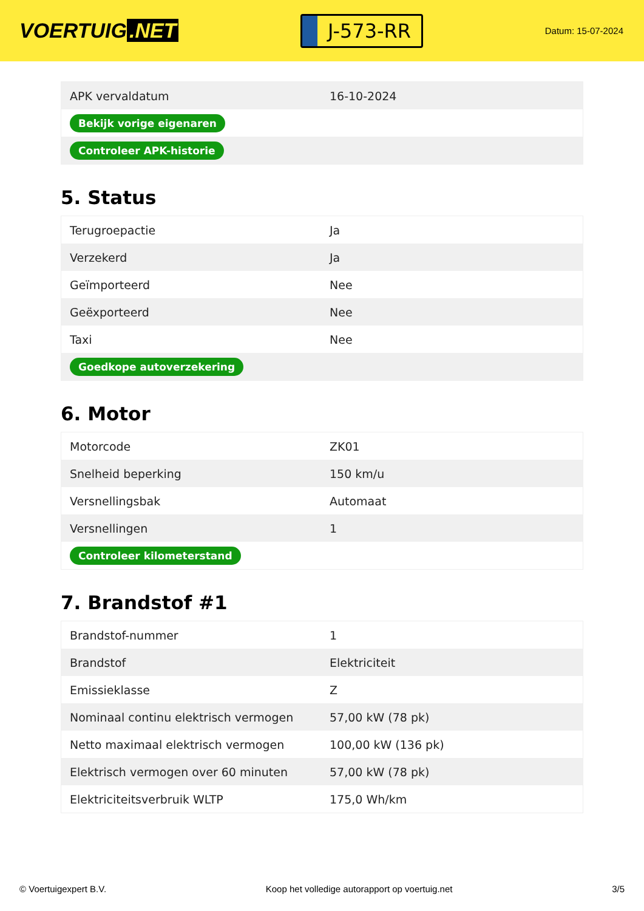VOERTUIG.NET
J-573-RR
Datum: 15-07-2024
| APK vervaldatum | 16-10-2024 |
| Bekijk vorige eigenaren | |
| Controleer APK-historie | |
5. Status
| Terugroepactie | Ja |
| Verzekerd | Ja |
| Geïmporteerd | Nee |
| Geëxporteerd | Nee |
| Taxi | Nee |
| Goedkope autoverzekering | |
6. Motor
| Motorcode | ZK01 |
| Snelheid beperking | 150 km/u |
| Versnellingsbak | Automaat |
| Versnellingen | 1 |
| Controleer kilometerstand | |
7. Brandstof #1
| Brandstof-nummer | 1 |
| Brandstof | Elektriciteit |
| Emissieklasse | Z |
| Nominaal continu elektrisch vermogen | 57,00 kW (78 pk) |
| Netto maximaal elektrisch vermogen | 100,00 kW (136 pk) |
| Elektrisch vermogen over 60 minuten | 57,00 kW (78 pk) |
| Elektriciteitsverbruik WLTP | 175,0 Wh/km |
© Voertuigexpert B.V. Koop het volledige autorapport op voertuig.net 3/5